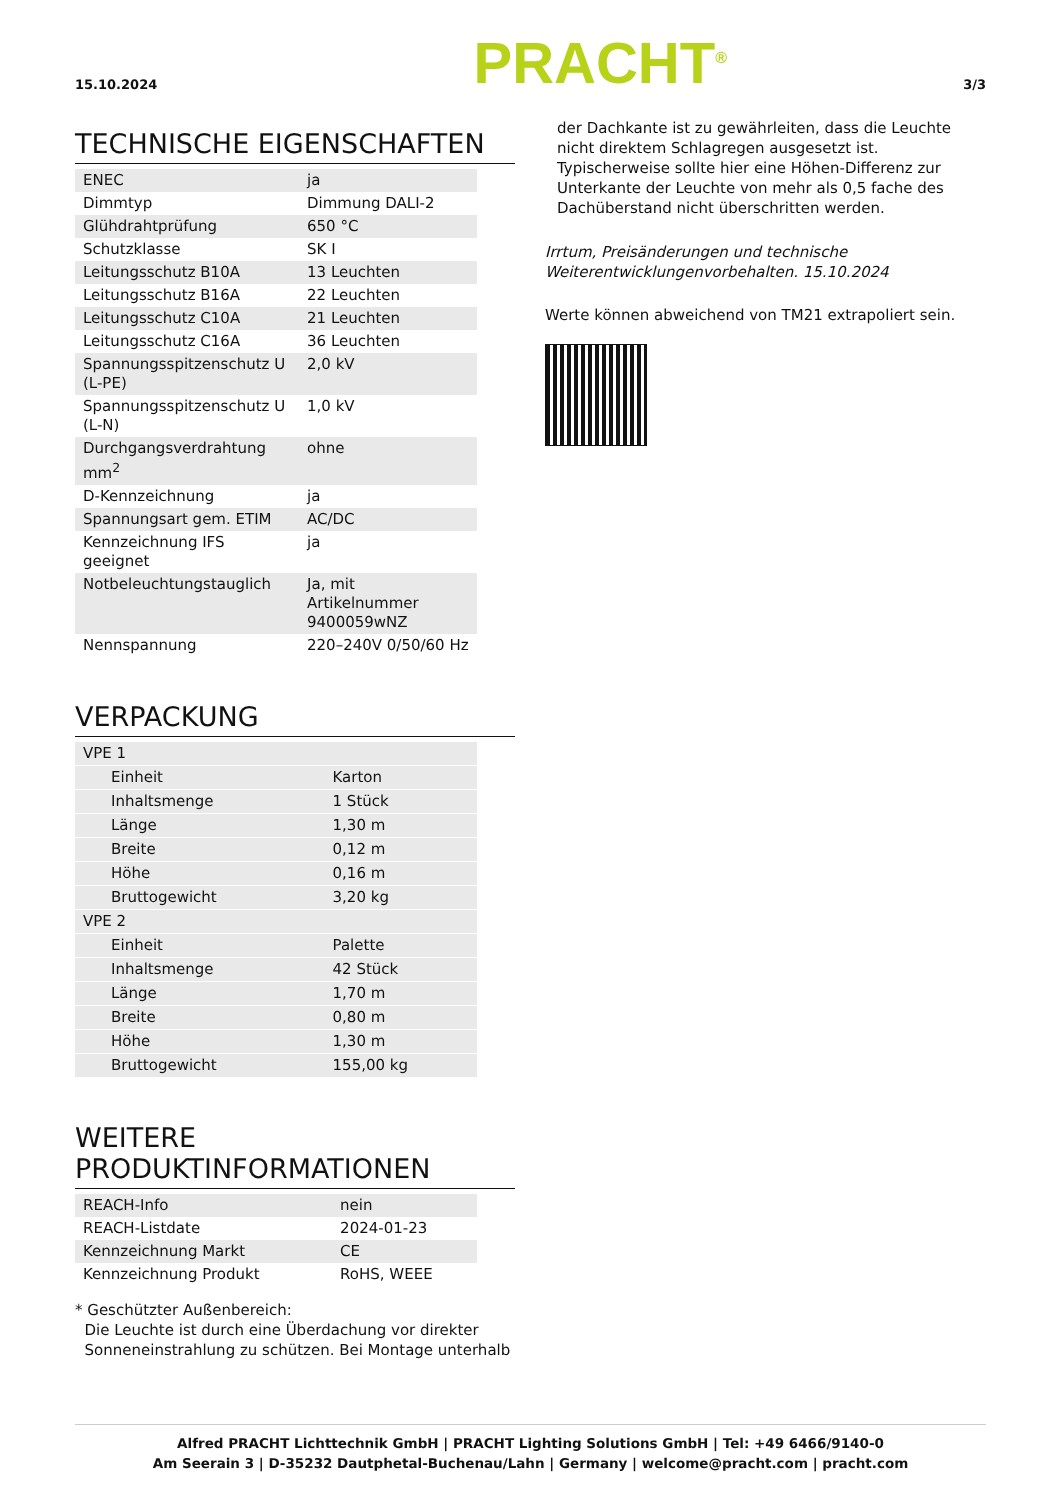15.10.2024
PRACHT<sup>®</sup>
3/3
TECHNISCHE EIGENSCHAFTEN
| ENEC | ja |
| Dimmtyp | Dimmung DALI-2 |
| Glühdrahtprüfung | 650 °C |
| Schutzklasse | SK I |
| Leitungsschutz B10A | 13 Leuchten |
| Leitungsschutz B16A | 22 Leuchten |
| Leitungsschutz C10A | 21 Leuchten |
| Leitungsschutz C16A | 36 Leuchten |
| Spannungsspitzenschutz U (L-PE) | 2,0 kV |
| Spannungsspitzenschutz U (L-N) | 1,0 kV |
| Durchgangsverdrahtung mm<sup>2</sup> | ohne |
| D-Kennzeichnung | ja |
| Spannungsart gem. ETIM | AC/DC |
| Kennzeichnung IFS geeignet | ja |
| Notbeleuchtungstauglich | Ja, mit Artikelnummer 9400059wNZ |
| Nennspannung | 220–240V 0/50/60 Hz |
VERPACKUNG
| VPE 1 | |
| Einheit | Karton |
| Inhaltsmenge | 1 Stück |
| Länge | 1,30 m |
| Breite | 0,12 m |
| Höhe | 0,16 m |
| Bruttogewicht | 3,20 kg |
| VPE 2 | |
| Einheit | Palette |
| Inhaltsmenge | 42 Stück |
| Länge | 1,70 m |
| Breite | 0,80 m |
| Höhe | 1,30 m |
| Bruttogewicht | 155,00 kg |
WEITERE
PRODUKTINFORMATIONEN
| REACH-Info | nein |
| REACH-Listdate | 2024-01-23 |
| Kennzeichnung Markt | CE |
| Kennzeichnung Produkt | RoHS, WEEE |
* Geschützter Außenbereich:
Die Leuchte ist durch eine Überdachung vor direkter
Sonneneinstrahlung zu schützen. Bei Montage unterhalb
der Dachkante ist zu gewährleiten, dass die Leuchte nicht direktem Schlagregen ausgesetzt ist. Typischerweise sollte hier eine Höhen-Differenz zur Unterkante der Leuchte von mehr als 0,5 fache des Dachüberstand nicht überschritten werden.
Irrtum, Preisänderungen und technische Weiterentwicklungenvorbehalten. 15.10.2024
Werte können abweichend von TM21 extrapoliert sein.
Alfred PRACHT Lichttechnik GmbH | PRACHT Lighting Solutions GmbH | Tel: +49 6466/9140-0
Am Seerain 3 | D-35232 Dautphetal-Buchenau/Lahn | Germany | welcome@pracht.com | pracht.com